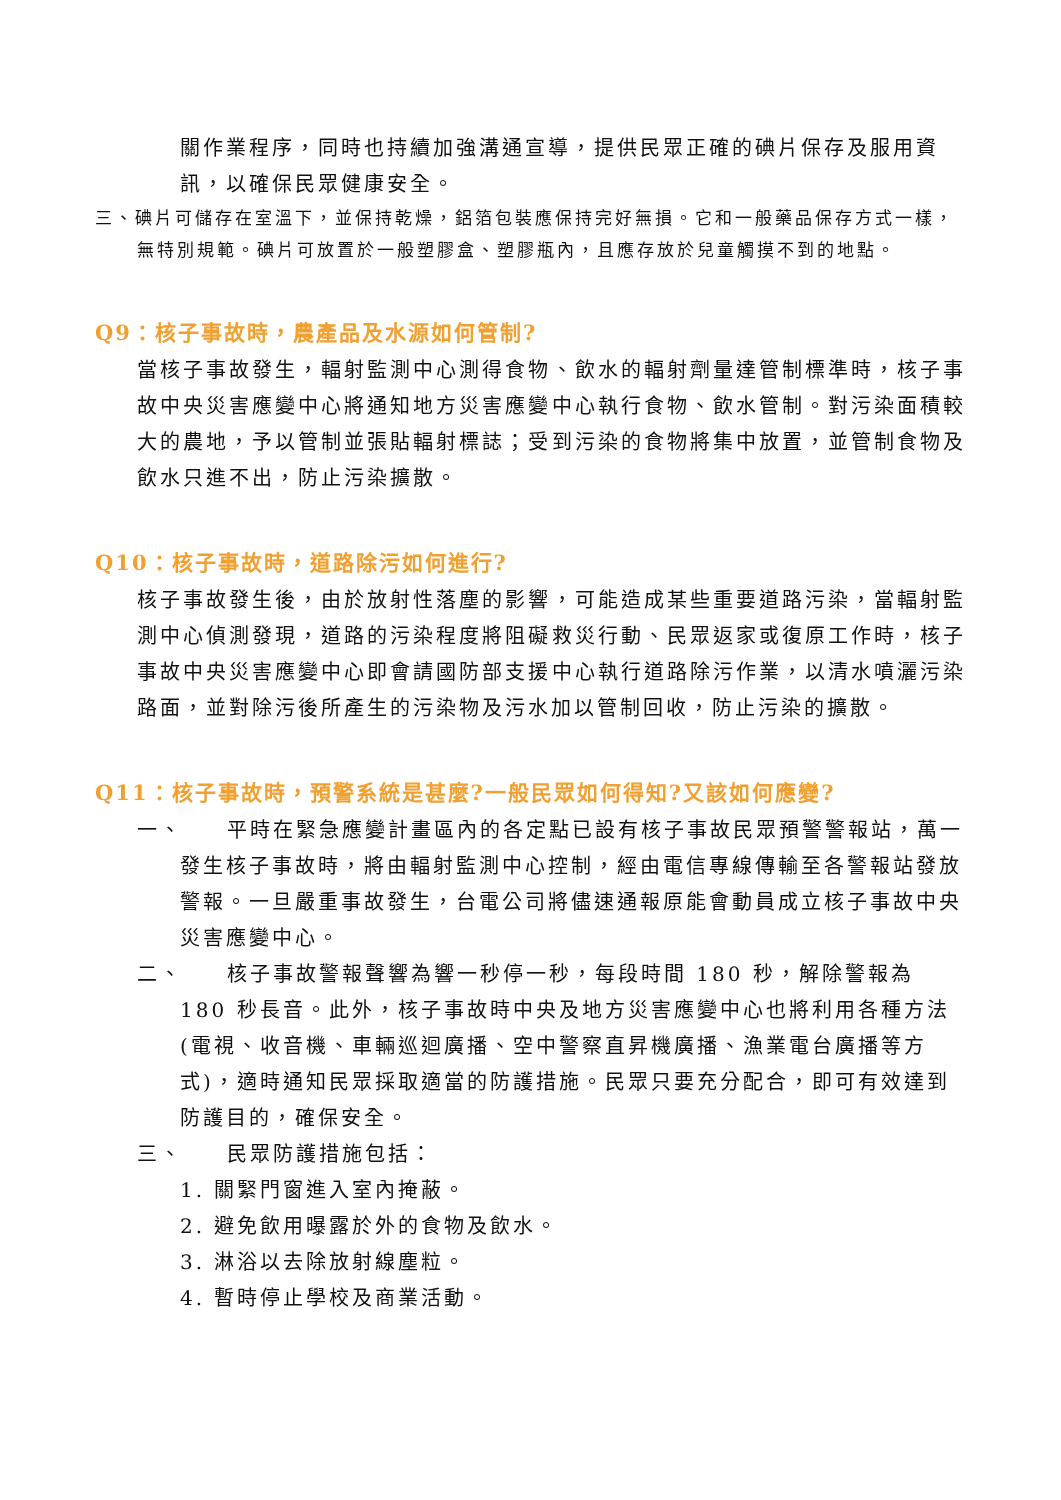關作業程序，同時也持續加強溝通宣導，提供民眾正確的碘片保存及服用資訊，以確保民眾健康安全。
三、碘片可儲存在室溫下，並保持乾燥，鋁箔包裝應保持完好無損。它和一般藥品保存方式一樣，無特別規範。碘片可放置於一般塑膠盒、塑膠瓶內，且應存放於兒童觸摸不到的地點。
Q9：核子事故時，農產品及水源如何管制?
當核子事故發生，輻射監測中心測得食物、飲水的輻射劑量達管制標準時，核子事故中央災害應變中心將通知地方災害應變中心執行食物、飲水管制。對污染面積較大的農地，予以管制並張貼輻射標誌；受到污染的食物將集中放置，並管制食物及飲水只進不出，防止污染擴散。
Q10：核子事故時，道路除污如何進行?
核子事故發生後，由於放射性落塵的影響，可能造成某些重要道路污染，當輻射監測中心偵測發現，道路的污染程度將阻礙救災行動、民眾返家或復原工作時，核子事故中央災害應變中心即會請國防部支援中心執行道路除污作業，以清水噴灑污染路面，並對除污後所產生的污染物及污水加以管制回收，防止污染的擴散。
Q11：核子事故時，預警系統是甚麼?一般民眾如何得知?又該如何應變?
一、 平時在緊急應變計畫區內的各定點已設有核子事故民眾預警警報站，萬一發生核子事故時，將由輻射監測中心控制，經由電信專線傳輸至各警報站發放警報。一旦嚴重事故發生，台電公司將儘速通報原能會動員成立核子事故中央災害應變中心。
二、 核子事故警報聲響為響一秒停一秒，每段時間 180 秒，解除警報為 180 秒長音。此外，核子事故時中央及地方災害應變中心也將利用各種方法(電視、收音機、車輛巡迴廣播、空中警察直昇機廣播、漁業電台廣播等方式)，適時通知民眾採取適當的防護措施。民眾只要充分配合，即可有效達到防護目的，確保安全。
三、 民眾防護措施包括：
1. 關緊門窗進入室內掩蔽。
2. 避免飲用曝露於外的食物及飲水。
3. 淋浴以去除放射線塵粒。
4. 暫時停止學校及商業活動。